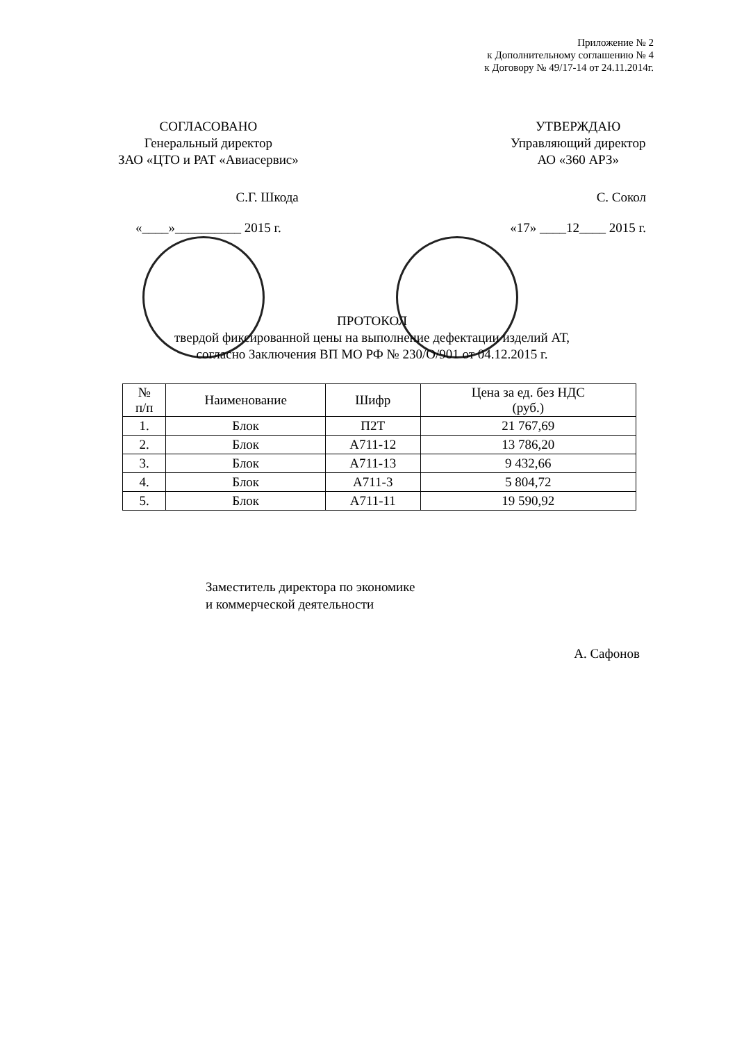Приложение № 2
к Дополнительному соглашению № 4
к Договору № 49/17-14 от 24.11.2014г.
СОГЛАСОВАНО
Генеральный директор
ЗАО «ЦТО и РАТ «Авиасервис»
С.Г. Шкода
«____»__________ 2015 г.
УТВЕРЖДАЮ
Управляющий директор
АО «360 АРЗ»
С. Сокол
«17» ____12____ 2015 г.
ПРОТОКОЛ
твердой фиксированной цены на выполнение дефектации изделий АТ,
согласно Заключения ВП МО РФ № 230/О/901 от 04.12.2015 г.
| № п/п | Наименование | Шифр | Цена за ед. без НДС (руб.) |
| --- | --- | --- | --- |
| 1. | Блок | П2Т | 21 767,69 |
| 2. | Блок | А711-12 | 13 786,20 |
| 3. | Блок | А711-13 | 9 432,66 |
| 4. | Блок | А711-3 | 5 804,72 |
| 5. | Блок | А711-11 | 19 590,92 |
Заместитель директора по экономике
и коммерческой деятельности
А. Сафонов